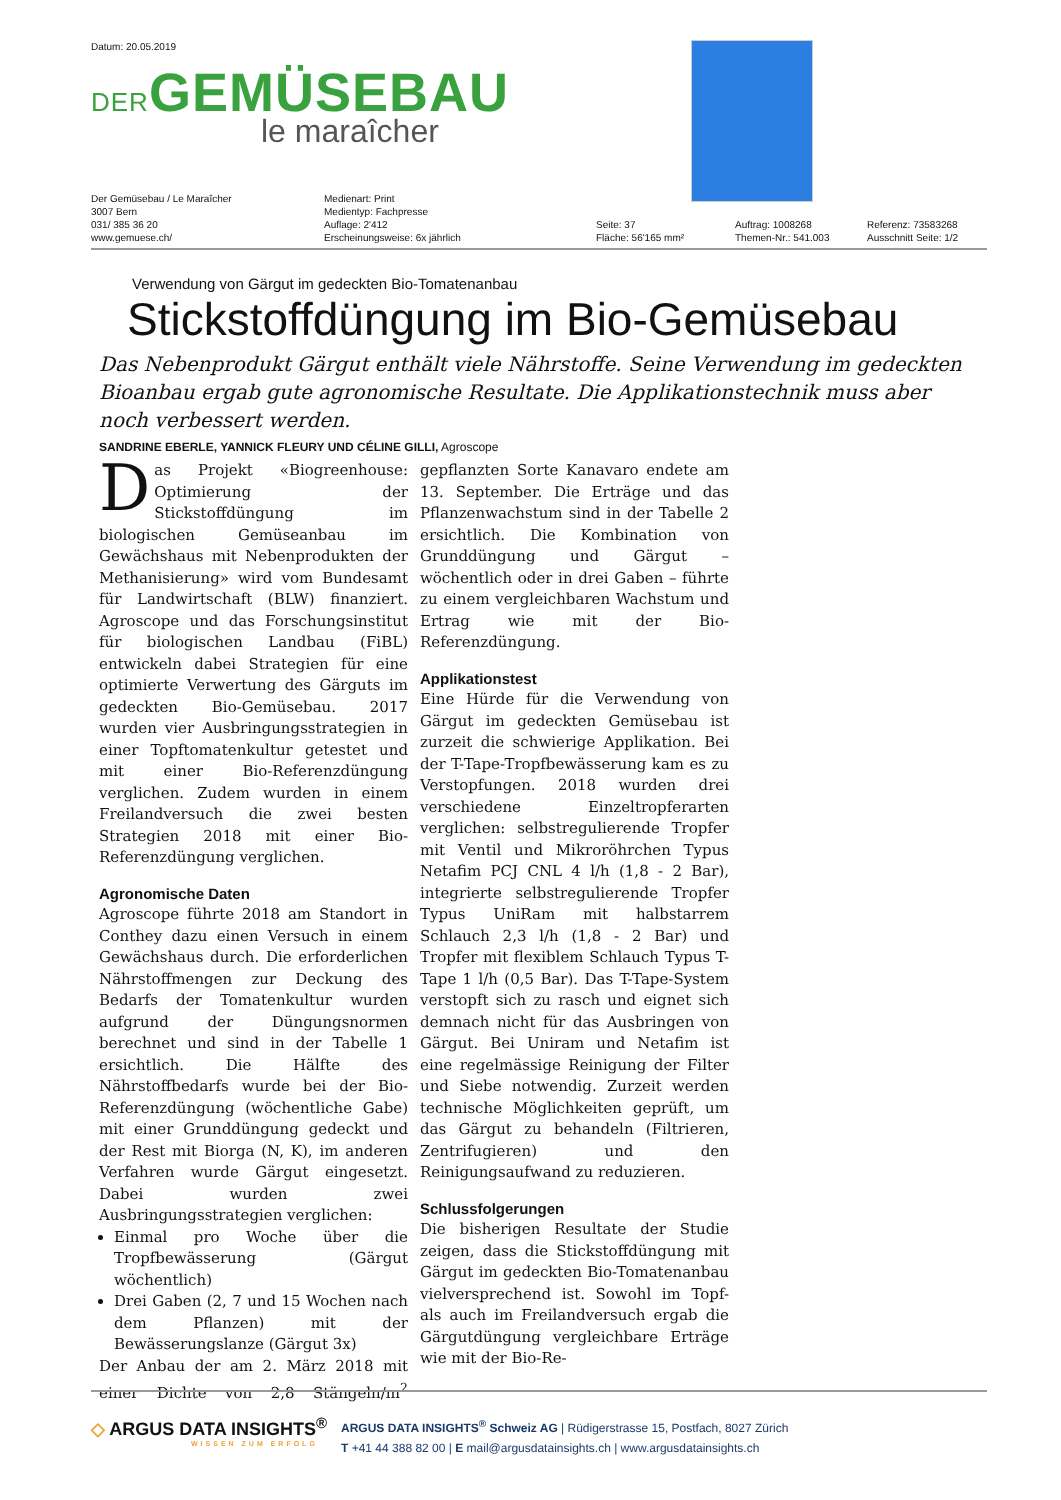Datum: 20.05.2019
DERGEMÜSEBAU
le maraîcher
Der Gemüsebau / Le Maraîcher
3007 Bern
031/ 385 36 20
www.gemuese.ch/
Medienart: Print
Medientyp: Fachpresse
Auflage: 2'412
Erscheinungsweise: 6x jährlich
Seite: 37
Fläche: 56'165 mm²
Auftrag: 1008268
Themen-Nr.: 541.003
Referenz: 73583268
Ausschnitt Seite: 1/2
Verwendung von Gärgut im gedeckten Bio-Tomatenanbau
Stickstoffdüngung im Bio-Gemüsebau
Das Nebenprodukt Gärgut enthält viele Nährstoffe. Seine Verwendung im gedeckten Bioanbau ergab gute agronomische Resultate. Die Applikationstechnik muss aber noch verbessert werden.
SANDRINE EBERLE, YANNICK FLEURY UND CÉLINE GILLI, Agroscope
Das Projekt «Biogreenhouse: Optimierung der Stickstoffdüngung im biologischen Gemüseanbau im Gewächshaus mit Nebenprodukten der Methanisierung» wird vom Bundesamt für Landwirtschaft (BLW) finanziert. Agroscope und das Forschungsinstitut für biologischen Landbau (FiBL) entwickeln dabei Strategien für eine optimierte Verwertung des Gärguts im gedeckten Bio-Gemüsebau. 2017 wurden vier Ausbringungsstrategien in einer Topftomatenkultur getestet und mit einer Bio-Referenzdüngung verglichen. Zudem wurden in einem Freilandversuch die zwei besten Strategien 2018 mit einer Bio-Referenzdüngung verglichen.
Agronomische Daten
Agroscope führte 2018 am Standort in Conthey dazu einen Versuch in einem Gewächshaus durch. Die erforderlichen Nährstoffmengen zur Deckung des Bedarfs der Tomatenkultur wurden aufgrund der Düngungsnormen berechnet und sind in der Tabelle 1 ersichtlich. Die Hälfte des Nährstoffbedarfs wurde bei der Bio-Referenzdüngung (wöchentliche Gabe) mit einer Grunddüngung gedeckt und der Rest mit Biorga (N, K), im anderen Verfahren wurde Gärgut eingesetzt. Dabei wurden zwei Ausbringungsstrategien verglichen:
Einmal pro Woche über die Tropfbewässerung (Gärgut wöchentlich)
Drei Gaben (2, 7 und 15 Wochen nach dem Pflanzen) mit der Bewässerungslanze (Gärgut 3x)
Der Anbau der am 2. März 2018 mit einer Dichte von 2,8 Stängeln/m<sup>2</sup> gepflanzten Sorte Kanavaro endete am 13. September. Die Erträge und das Pflanzenwachstum sind in der Tabelle 2 ersichtlich. Die Kombination von Grunddüngung und Gärgut – wöchentlich oder in drei Gaben – führte zu einem vergleichbaren Wachstum und Ertrag wie mit der Bio-Referenzdüngung.
Applikationstest
Eine Hürde für die Verwendung von Gärgut im gedeckten Gemüsebau ist zurzeit die schwierige Applikation. Bei der T-Tape-Tropfbewässerung kam es zu Verstopfungen. 2018 wurden drei verschiedene Einzeltropferarten verglichen: selbstregulierende Tropfer mit Ventil und Mikroröhrchen Typus Netafim PCJ CNL 4 l/h (1,8 - 2 Bar), integrierte selbstregulierende Tropfer Typus UniRam mit halbstarrem Schlauch 2,3 l/h (1,8 - 2 Bar) und Tropfer mit flexiblem Schlauch Typus T-Tape 1 l/h (0,5 Bar). Das T-Tape-System verstopft sich zu rasch und eignet sich demnach nicht für das Ausbringen von Gärgut. Bei Uniram und Netafim ist eine regelmässige Reinigung der Filter und Siebe notwendig. Zurzeit werden technische Möglichkeiten geprüft, um das Gärgut zu behandeln (Filtrieren, Zentrifugieren) und den Reinigungsaufwand zu reduzieren.
Schlussfolgerungen
Die bisherigen Resultate der Studie zeigen, dass die Stickstoffdüngung mit Gärgut im gedeckten Bio-Tomatenanbau vielversprechend ist. Sowohl im Topf- als auch im Freilandversuch ergab die Gärgutdüngung vergleichbare Erträge wie mit der Bio-Re-
◇ ARGUS DATA INSIGHTS<sup>®</sup>
WISSEN ZUM ERFOLG
ARGUS DATA INSIGHTS<sup>®</sup> Schweiz AG | Rüdigerstrasse 15, Postfach, 8027 Zürich
T +41 44 388 82 00 | E mail@argusdatainsights.ch | www.argusdatainsights.ch